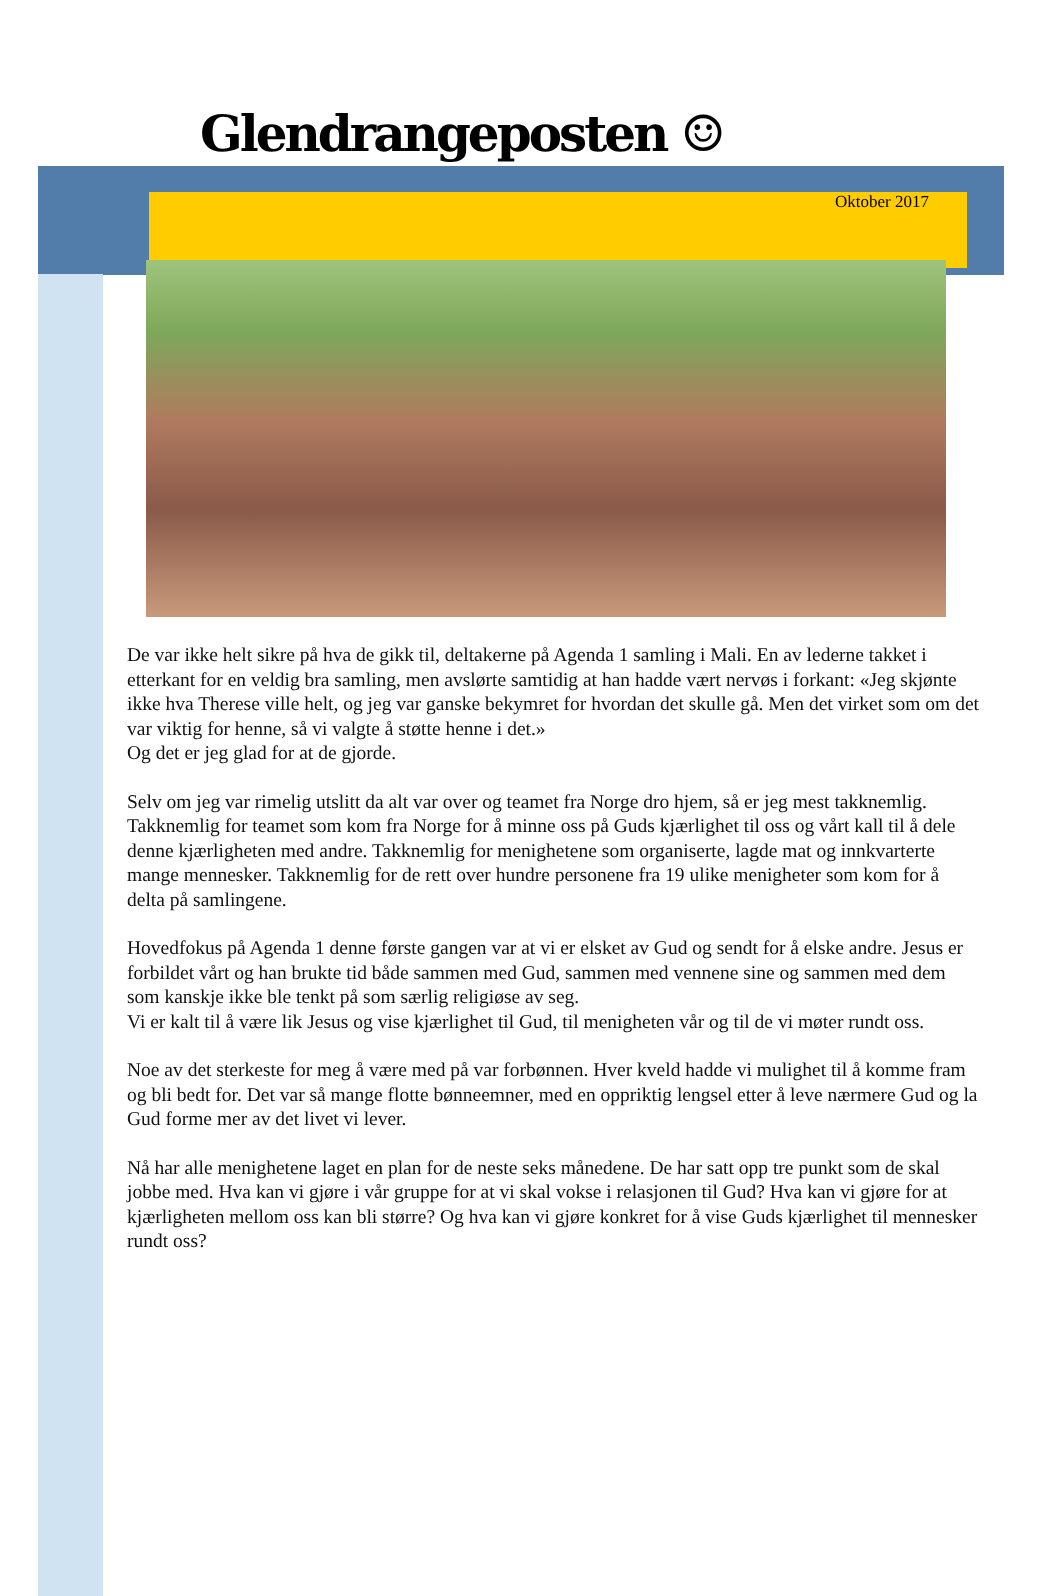Glendrangeposten ☺
Oktober 2017
De var ikke helt sikre på hva de gikk til, deltakerne på Agenda 1 samling i Mali. En av lederne takket i etterkant for en veldig bra samling, men avslørte samtidig at han hadde vært nervøs i forkant: «Jeg skjønte ikke hva Therese ville helt, og jeg var ganske bekymret for hvordan det skulle gå. Men det virket som om det var viktig for henne, så vi valgte å støtte henne i det.»
Og det er jeg glad for at de gjorde.
Selv om jeg var rimelig utslitt da alt var over og teamet fra Norge dro hjem, så er jeg mest takknemlig. Takknemlig for teamet som kom fra Norge for å minne oss på Guds kjærlighet til oss og vårt kall til å dele denne kjærligheten med andre. Takknemlig for menighetene som organiserte, lagde mat og innkvarterte mange mennesker. Takknemlig for de rett over hundre personene fra 19 ulike menigheter som kom for å delta på samlingene.
Hovedfokus på Agenda 1 denne første gangen var at vi er elsket av Gud og sendt for å elske andre. Jesus er forbildet vårt og han brukte tid både sammen med Gud, sammen med vennene sine og sammen med dem som kanskje ikke ble tenkt på som særlig religiøse av seg.
Vi er kalt til å være lik Jesus og vise kjærlighet til Gud, til menigheten vår og til de vi møter rundt oss.
Noe av det sterkeste for meg å være med på var forbønnen. Hver kveld hadde vi mulighet til å komme fram og bli bedt for. Det var så mange flotte bønneemner, med en oppriktig lengsel etter å leve nærmere Gud og la Gud forme mer av det livet vi lever.
Nå har alle menighetene laget en plan for de neste seks månedene. De har satt opp tre punkt som de skal jobbe med. Hva kan vi gjøre i vår gruppe for at vi skal vokse i relasjonen til Gud? Hva kan vi gjøre for at kjærligheten mellom oss kan bli større? Og hva kan vi gjøre konkret for å vise Guds kjærlighet til mennesker rundt oss?